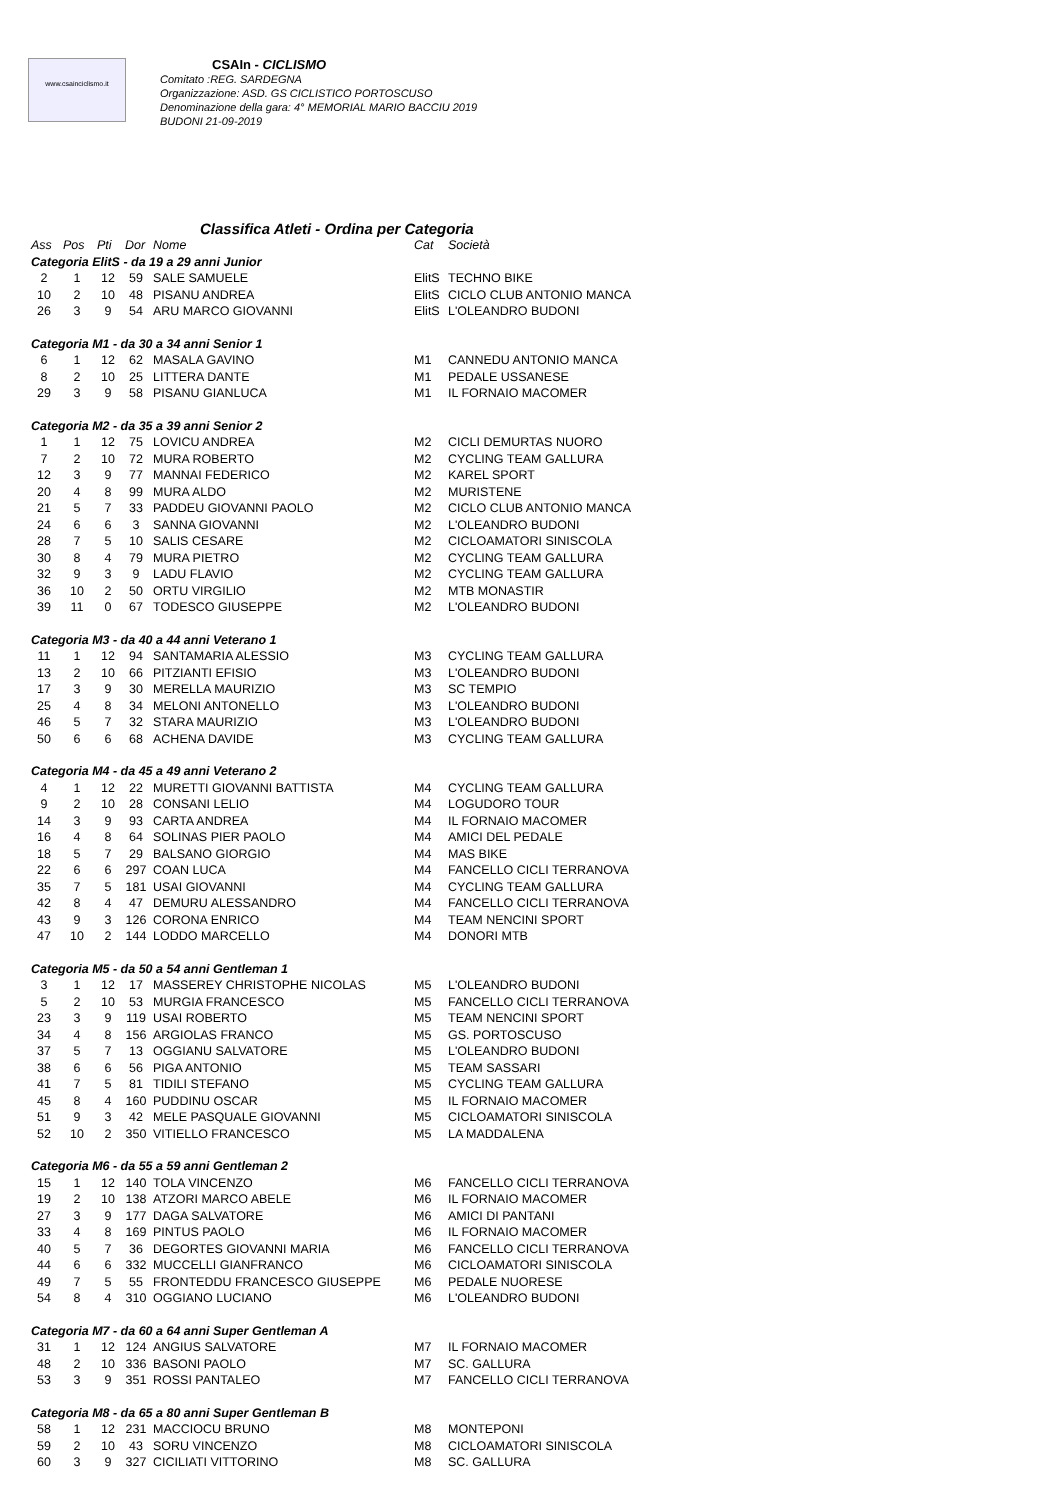www.csainciclismo.it
CSAIn - CICLISMO
Comitato :REG. SARDEGNA
Organizzazione: ASD. GS CICLISTICO PORTOSCUSO
Denominazione della gara: 4° MEMORIAL MARIO BACCIU 2019
BUDONI 21-09-2019
Classifica Atleti - Ordina per Categoria
| Ass | Pos | Pti | Dor | Nome | Cat | Società |
| --- | --- | --- | --- | --- | --- | --- |
| Categoria ElitS - da 19 a 29 anni Junior | | | | | | |
| 2 | 1 | 12 | 59 | SALE SAMUELE | ElitS | TECHNO BIKE |
| 10 | 2 | 10 | 48 | PISANU ANDREA | ElitS | CICLO CLUB ANTONIO MANCA |
| 26 | 3 | 9 | 54 | ARU MARCO GIOVANNI | ElitS | L'OLEANDRO BUDONI |
| Categoria M1 - da 30 a 34 anni Senior 1 | | | | | | |
| 6 | 1 | 12 | 62 | MASALA GAVINO | M1 | CANNEDU ANTONIO MANCA |
| 8 | 2 | 10 | 25 | LITTERA DANTE | M1 | PEDALE USSANESE |
| 29 | 3 | 9 | 58 | PISANU GIANLUCA | M1 | IL FORNAIO MACOMER |
| Categoria M2 - da 35 a 39 anni Senior 2 | | | | | | |
| 1 | 1 | 12 | 75 | LOVICU ANDREA | M2 | CICLI DEMURTAS NUORO |
| 7 | 2 | 10 | 72 | MURA ROBERTO | M2 | CYCLING TEAM GALLURA |
| 12 | 3 | 9 | 77 | MANNAI FEDERICO | M2 | KAREL SPORT |
| 20 | 4 | 8 | 99 | MURA ALDO | M2 | MURISTENE |
| 21 | 5 | 7 | 33 | PADDEU GIOVANNI PAOLO | M2 | CICLO CLUB ANTONIO MANCA |
| 24 | 6 | 6 | 3 | SANNA GIOVANNI | M2 | L'OLEANDRO BUDONI |
| 28 | 7 | 5 | 10 | SALIS CESARE | M2 | CICLOAMATORI SINISCOLA |
| 30 | 8 | 4 | 79 | MURA PIETRO | M2 | CYCLING TEAM GALLURA |
| 32 | 9 | 3 | 9 | LADU FLAVIO | M2 | CYCLING TEAM GALLURA |
| 36 | 10 | 2 | 50 | ORTU VIRGILIO | M2 | MTB MONASTIR |
| 39 | 11 | 0 | 67 | TODESCO GIUSEPPE | M2 | L'OLEANDRO BUDONI |
| Categoria M3 - da 40 a 44 anni Veterano 1 | | | | | | |
| 11 | 1 | 12 | 94 | SANTAMARIA ALESSIO | M3 | CYCLING TEAM GALLURA |
| 13 | 2 | 10 | 66 | PITZIANTI EFISIO | M3 | L'OLEANDRO BUDONI |
| 17 | 3 | 9 | 30 | MERELLA MAURIZIO | M3 | SC TEMPIO |
| 25 | 4 | 8 | 34 | MELONI ANTONELLO | M3 | L'OLEANDRO BUDONI |
| 46 | 5 | 7 | 32 | STARA MAURIZIO | M3 | L'OLEANDRO BUDONI |
| 50 | 6 | 6 | 68 | ACHENA DAVIDE | M3 | CYCLING TEAM GALLURA |
| Categoria M4 - da 45 a 49 anni Veterano 2 | | | | | | |
| 4 | 1 | 12 | 22 | MURETTI GIOVANNI BATTISTA | M4 | CYCLING TEAM GALLURA |
| 9 | 2 | 10 | 28 | CONSANI LELIO | M4 | LOGUDORO TOUR |
| 14 | 3 | 9 | 93 | CARTA ANDREA | M4 | IL FORNAIO MACOMER |
| 16 | 4 | 8 | 64 | SOLINAS PIER PAOLO | M4 | AMICI DEL PEDALE |
| 18 | 5 | 7 | 29 | BALSANO GIORGIO | M4 | MAS BIKE |
| 22 | 6 | 6 | 297 | COAN LUCA | M4 | FANCELLO CICLI TERRANOVA |
| 35 | 7 | 5 | 181 | USAI GIOVANNI | M4 | CYCLING TEAM GALLURA |
| 42 | 8 | 4 | 47 | DEMURU ALESSANDRO | M4 | FANCELLO CICLI TERRANOVA |
| 43 | 9 | 3 | 126 | CORONA ENRICO | M4 | TEAM NENCINI SPORT |
| 47 | 10 | 2 | 144 | LODDO MARCELLO | M4 | DONORI MTB |
| Categoria M5 - da 50 a 54 anni Gentleman 1 | | | | | | |
| 3 | 1 | 12 | 17 | MASSEREY CHRISTOPHE NICOLAS | M5 | L'OLEANDRO BUDONI |
| 5 | 2 | 10 | 53 | MURGIA FRANCESCO | M5 | FANCELLO CICLI TERRANOVA |
| 23 | 3 | 9 | 119 | USAI ROBERTO | M5 | TEAM NENCINI SPORT |
| 34 | 4 | 8 | 156 | ARGIOLAS FRANCO | M5 | GS. PORTOSCUSO |
| 37 | 5 | 7 | 13 | OGGIANU SALVATORE | M5 | L'OLEANDRO BUDONI |
| 38 | 6 | 6 | 56 | PIGA ANTONIO | M5 | TEAM SASSARI |
| 41 | 7 | 5 | 81 | TIDILI STEFANO | M5 | CYCLING TEAM GALLURA |
| 45 | 8 | 4 | 160 | PUDDINU OSCAR | M5 | IL FORNAIO MACOMER |
| 51 | 9 | 3 | 42 | MELE PASQUALE GIOVANNI | M5 | CICLOAMATORI SINISCOLA |
| 52 | 10 | 2 | 350 | VITIELLO FRANCESCO | M5 | LA MADDALENA |
| Categoria M6 - da 55 a 59 anni Gentleman 2 | | | | | | |
| 15 | 1 | 12 | 140 | TOLA VINCENZO | M6 | FANCELLO CICLI TERRANOVA |
| 19 | 2 | 10 | 138 | ATZORI MARCO ABELE | M6 | IL FORNAIO MACOMER |
| 27 | 3 | 9 | 177 | DAGA SALVATORE | M6 | AMICI DI PANTANI |
| 33 | 4 | 8 | 169 | PINTUS PAOLO | M6 | IL FORNAIO MACOMER |
| 40 | 5 | 7 | 36 | DEGORTES GIOVANNI MARIA | M6 | FANCELLO CICLI TERRANOVA |
| 44 | 6 | 6 | 332 | MUCCELLI GIANFRANCO | M6 | CICLOAMATORI SINISCOLA |
| 49 | 7 | 5 | 55 | FRONTEDDU FRANCESCO GIUSEPPE | M6 | PEDALE NUORESE |
| 54 | 8 | 4 | 310 | OGGIANO LUCIANO | M6 | L'OLEANDRO BUDONI |
| Categoria M7 - da 60 a 64 anni Super Gentleman A | | | | | | |
| 31 | 1 | 12 | 124 | ANGIUS SALVATORE | M7 | IL FORNAIO MACOMER |
| 48 | 2 | 10 | 336 | BASONI PAOLO | M7 | SC. GALLURA |
| 53 | 3 | 9 | 351 | ROSSI PANTALEO | M7 | FANCELLO CICLI TERRANOVA |
| Categoria M8 - da 65 a 80 anni Super Gentleman B | | | | | | |
| 58 | 1 | 12 | 231 | MACCIOCU BRUNO | M8 | MONTEPONI |
| 59 | 2 | 10 | 43 | SORU VINCENZO | M8 | CICLOAMATORI SINISCOLA |
| 60 | 3 | 9 | 327 | CICILIATI VITTORINO | M8 | SC. GALLURA |